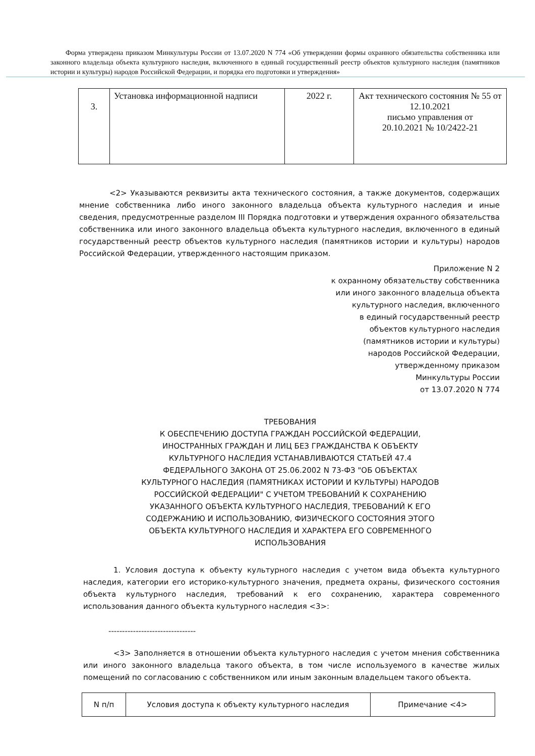Форма утверждена приказом Минкультуры России от 13.07.2020 N 774 «Об утверждении формы охранного обязательства собственника или законного владельца объекта культурного наследия, включенного в единый государственный реестр объектов культурного наследия (памятников истории и культуры) народов Российской Федерации, и порядка его подготовки и утверждения»
| 3. | Установка информационной надписи | 2022 г. | Акт технического состояния № 55 от 12.10.2021 письмо управления от 20.10.2021 № 10/2422-21 |
<2> Указываются реквизиты акта технического состояния, а также документов, содержащих мнение собственника либо иного законного владельца объекта культурного наследия и иные сведения, предусмотренные разделом III Порядка подготовки и утверждения охранного обязательства собственника или иного законного владельца объекта культурного наследия, включенного в единый государственный реестр объектов культурного наследия (памятников истории и культуры) народов Российской Федерации, утвержденного настоящим приказом.
Приложение N 2
к охранному обязательству собственника
или иного законного владельца объекта
культурного наследия, включенного
в единый государственный реестр
объектов культурного наследия
(памятников истории и культуры)
народов Российской Федерации,
утвержденному приказом
Минкультуры России
от 13.07.2020 N 774
ТРЕБОВАНИЯ
К ОБЕСПЕЧЕНИЮ ДОСТУПА ГРАЖДАН РОССИЙСКОЙ ФЕДЕРАЦИИ, ИНОСТРАННЫХ ГРАЖДАН И ЛИЦ БЕЗ ГРАЖДАНСТВА К ОБЪЕКТУ КУЛЬТУРНОГО НАСЛЕДИЯ УСТАНАВЛИВАЮТСЯ СТАТЬЕЙ 47.4 ФЕДЕРАЛЬНОГО ЗАКОНА ОТ 25.06.2002 N 73-ФЗ "ОБ ОБЪЕКТАХ КУЛЬТУРНОГО НАСЛЕДИЯ (ПАМЯТНИКАХ ИСТОРИИ И КУЛЬТУРЫ) НАРОДОВ РОССИЙСКОЙ ФЕДЕРАЦИИ" С УЧЕТОМ ТРЕБОВАНИЙ К СОХРАНЕНИЮ УКАЗАННОГО ОБЪЕКТА КУЛЬТУРНОГО НАСЛЕДИЯ, ТРЕБОВАНИЙ К ЕГО СОДЕРЖАНИЮ И ИСПОЛЬЗОВАНИЮ, ФИЗИЧЕСКОГО СОСТОЯНИЯ ЭТОГО ОБЪЕКТА КУЛЬТУРНОГО НАСЛЕДИЯ И ХАРАКТЕРА ЕГО СОВРЕМЕННОГО ИСПОЛЬЗОВАНИЯ
1. Условия доступа к объекту культурного наследия с учетом вида объекта культурного наследия, категории его историко-культурного значения, предмета охраны, физического состояния объекта культурного наследия, требований к его сохранению, характера современного использования данного объекта культурного наследия <3>:
--------------------------------
<3> Заполняется в отношении объекта культурного наследия с учетом мнения собственника или иного законного владельца такого объекта, в том числе используемого в качестве жилых помещений по согласованию с собственником или иным законным владельцем такого объекта.
| N п/п | Условия доступа к объекту культурного наследия | Примечание <4> |
| --- | --- | --- |